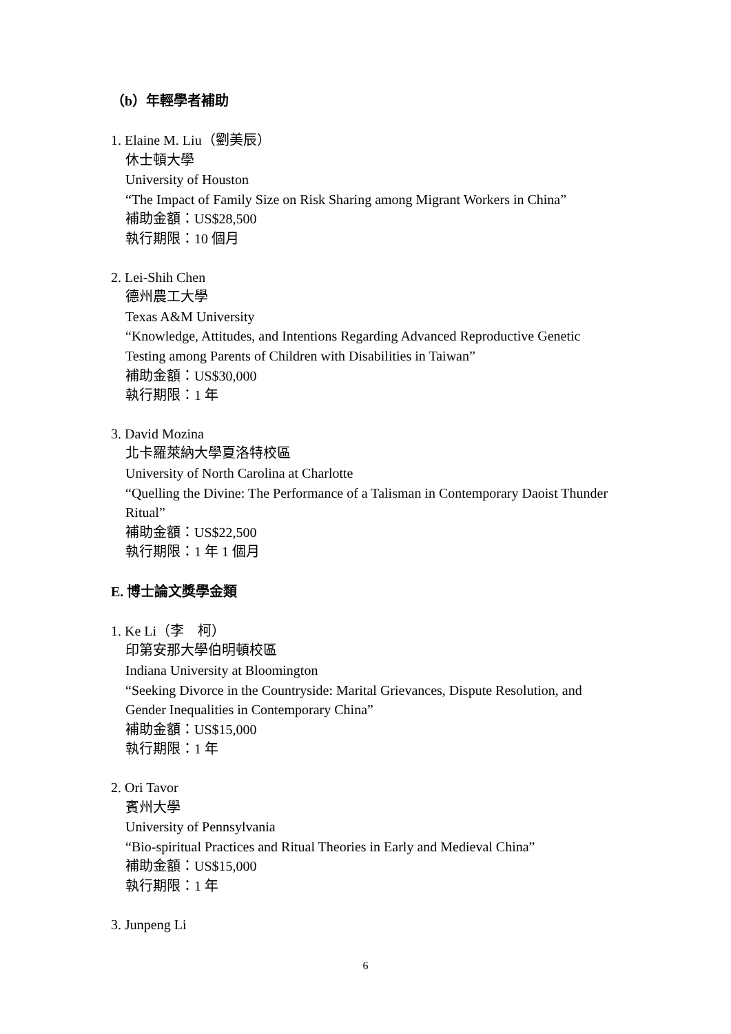（b）年輕學者補助
1. Elaine M. Liu（劉美辰）
休士頓大學
University of Houston
“The Impact of Family Size on Risk Sharing among Migrant Workers in China”
補助金額：US$28,500
執行期限：10 個月
2. Lei-Shih Chen
德州農工大學
Texas A&M University
“Knowledge, Attitudes, and Intentions Regarding Advanced Reproductive Genetic Testing among Parents of Children with Disabilities in Taiwan”
補助金額：US$30,000
執行期限：1 年
3. David Mozina
北卡羅萊納大學夏洛特校區
University of North Carolina at Charlotte
“Quelling the Divine: The Performance of a Talisman in Contemporary Daoist Thunder Ritual”
補助金額：US$22,500
執行期限：1 年 1 個月
E. 博士論文獎學金類
1. Ke Li（李　柯）
印第安那大學伯明頓校區
Indiana University at Bloomington
“Seeking Divorce in the Countryside: Marital Grievances, Dispute Resolution, and Gender Inequalities in Contemporary China”
補助金額：US$15,000
執行期限：1 年
2. Ori Tavor
賓州大學
University of Pennsylvania
“Bio-spiritual Practices and Ritual Theories in Early and Medieval China”
補助金額：US$15,000
執行期限：1 年
3. Junpeng Li
6